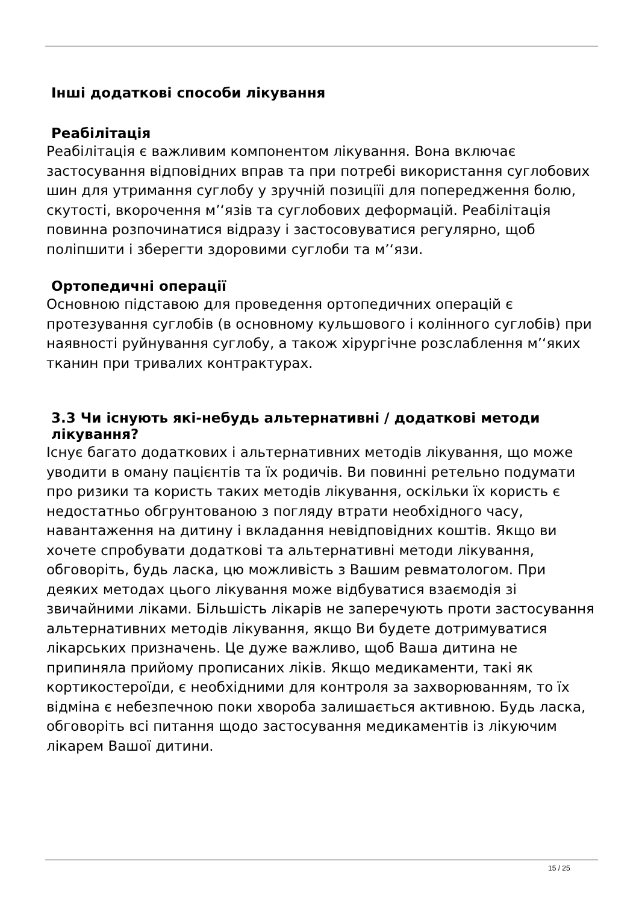Інші додаткові способи лікування
Реабілітація
Реабілітація є важливим компонентом лікування. Вона включає застосування відповідних вправ та при потребі використання суглобових шин для утримання суглобу у зручній позиціїі для попередження болю, скутості, вкорочення м’‘язів та суглобових деформацій. Реабілітація повинна розпочинатися відразу і застосовуватися регулярно, щоб поліпшити і зберегти здоровими суглоби та м’‘язи.
Ортопедичні операції
Основною підставою для проведення ортопедичних операцій є протезування суглобів (в основному кульшового і колінного суглобів) при наявності руйнування суглобу, а також хірургічне розслаблення м’‘яких тканин при тривалих контрактурах.
3.3 Чи існують які-небудь альтернативні / додаткові методи
лікування?
Існує багато додаткових і альтернативних методів лікування, що може уводити в оману пацієнтів та їх родичів. Ви повинні ретельно подумати про ризики та користь таких методів лікування, оскільки їх користь є недостатньо обгрунтованою з погляду втрати необхідного часу, навантаження на дитину і вкладання невідповідних коштів. Якщо ви хочете спробувати додаткові та альтернативні методи лікування, обговоріть, будь ласка, цю можливість з Вашим ревматологом. При деяких методах цього лікування може відбуватися взаємодія зі звичайними ліками. Більшість лікарів не заперечують проти застосування альтернативних методів лікування, якщо Ви будете дотримуватися лікарських призначень. Це дуже важливо, щоб Ваша дитина не припиняла прийому прописаних ліків. Якщо медикаменти, такі як кортикостероїди, є необхідними для контроля за захворюванням, то їх відміна є небезпечною поки хвороба залишається активною. Будь ласка, обговоріть всі питання щодо застосування медикаментів із лікуючим лікарем Вашої дитини.
15 / 25